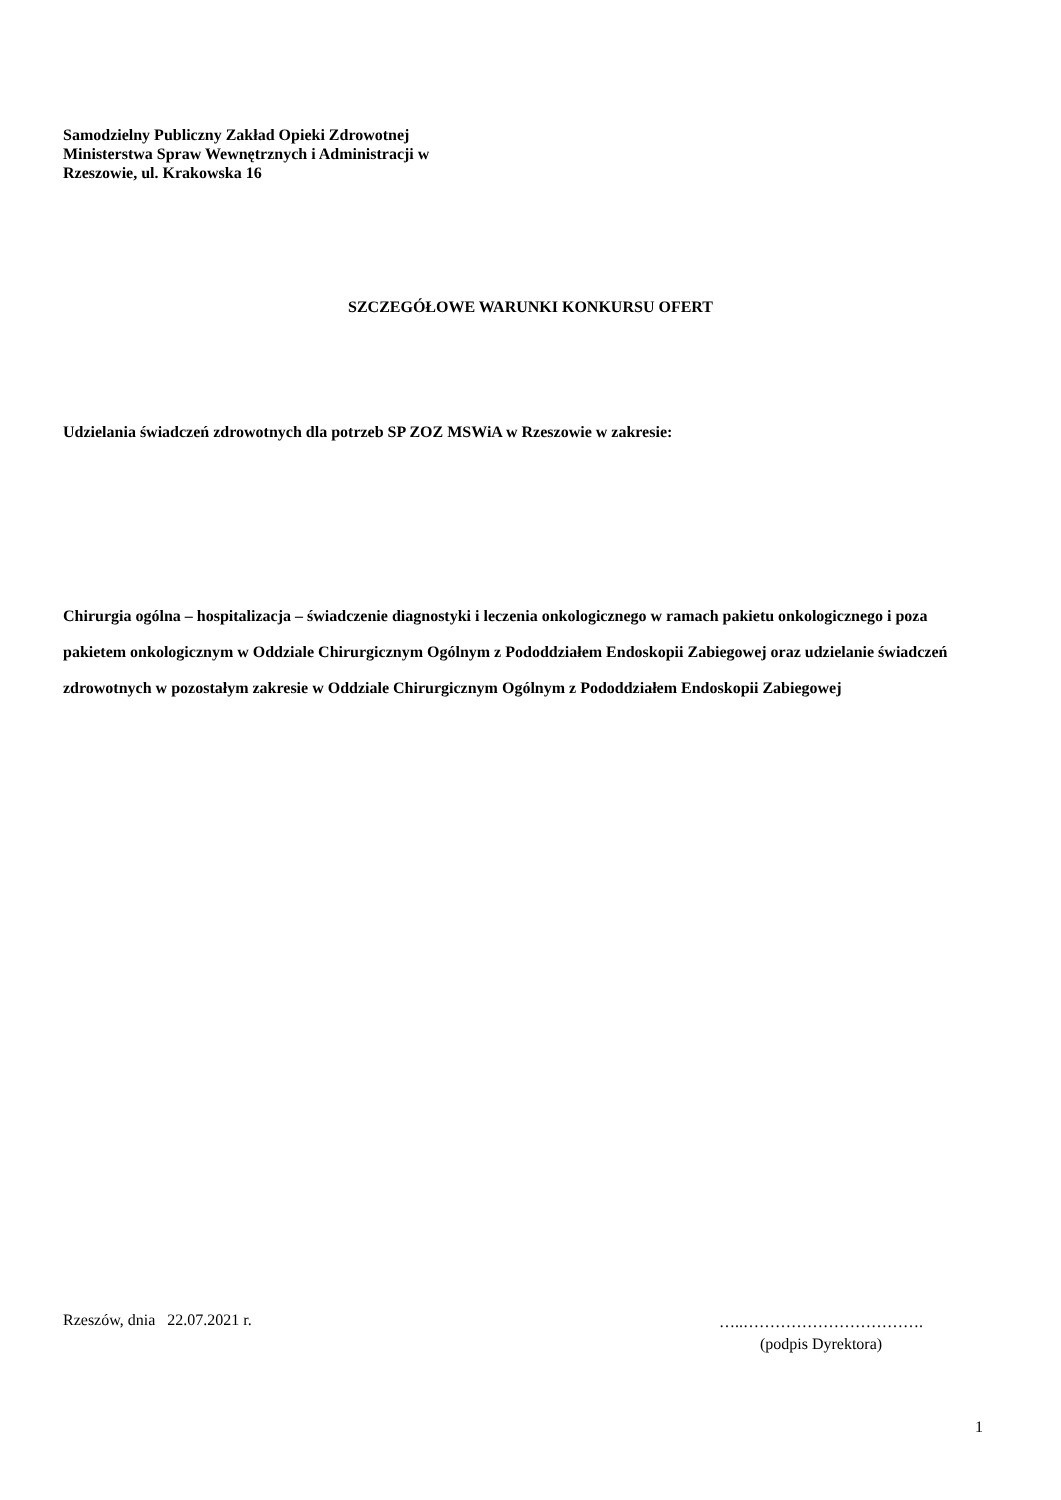Samodzielny Publiczny Zakład Opieki Zdrowotnej
Ministerstwa Spraw Wewnętrznych i Administracji w
Rzeszowie, ul. Krakowska 16
SZCZEGÓŁOWE WARUNKI KONKURSU OFERT
Udzielania świadczeń zdrowotnych dla potrzeb SP ZOZ MSWiA w Rzeszowie w zakresie:
Chirurgia ogólna – hospitalizacja – świadczenie diagnostyki i leczenia onkologicznego w ramach pakietu onkologicznego i poza pakietem onkologicznym w Oddziale Chirurgicznym Ogólnym z Pododdziałem Endoskopii Zabiegowej oraz udzielanie świadczeń zdrowotnych w pozostałym zakresie w Oddziale Chirurgicznym Ogólnym z Pododdziałem Endoskopii Zabiegowej
Rzeszów, dnia 22.07.2021 r.
…..…………………………….
(podpis Dyrektora)
1